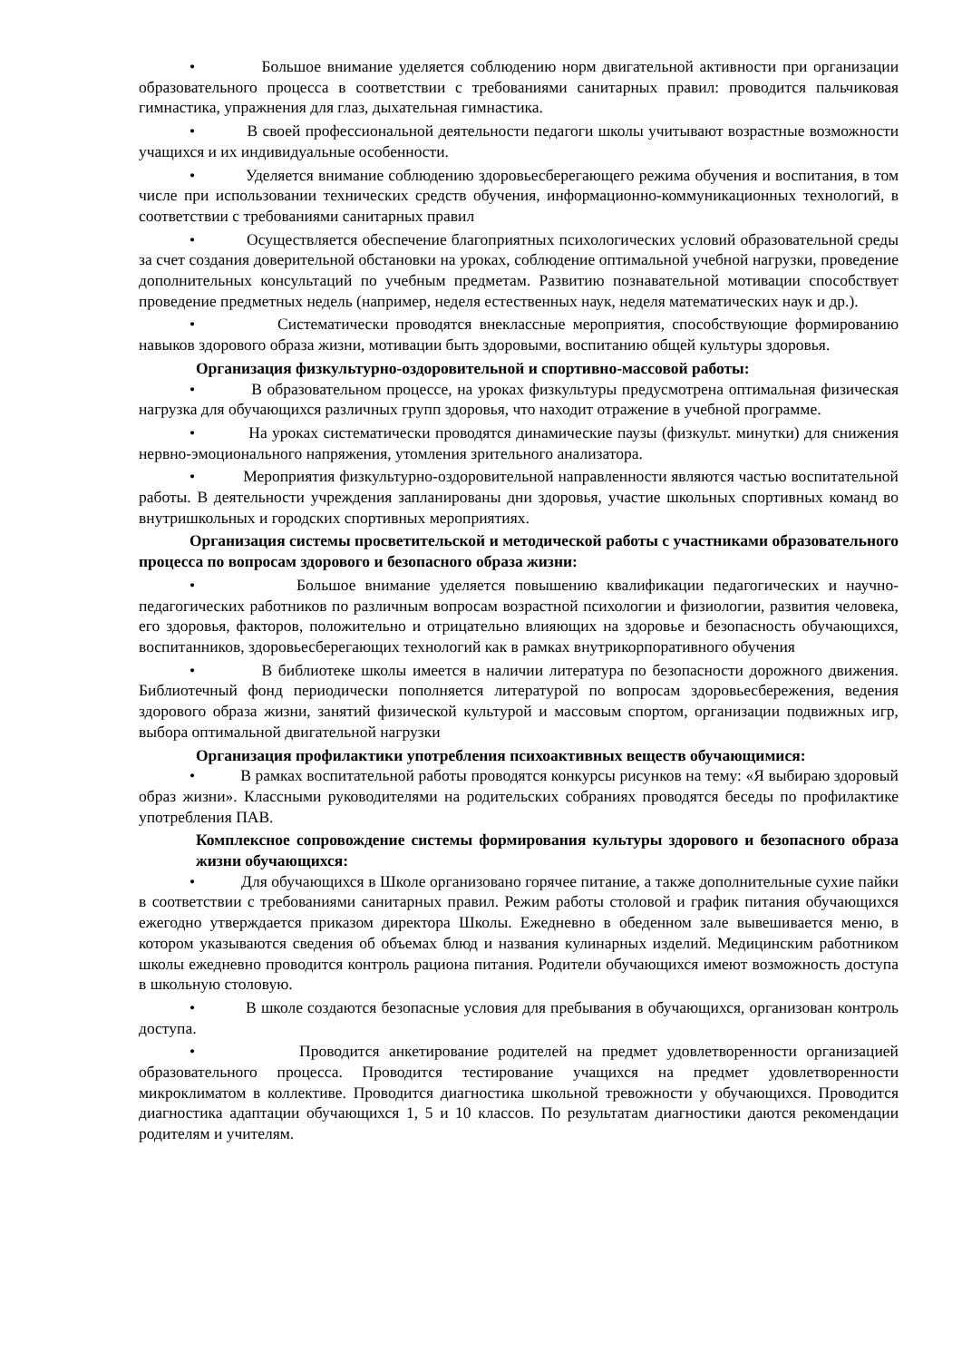• Большое внимание уделяется соблюдению норм двигательной активности при организации образовательного процесса в соответствии с требованиями санитарных правил: проводится пальчиковая гимнастика, упражнения для глаз, дыхательная гимнастика.
• В своей профессиональной деятельности педагоги школы учитывают возрастные возможности учащихся и их индивидуальные особенности.
• Уделяется внимание соблюдению здоровьесберегающего режима обучения и воспитания, в том числе при использовании технических средств обучения, информационно-коммуникационных технологий, в соответствии с требованиями санитарных правил
• Осуществляется обеспечение благоприятных психологических условий образовательной среды за счет создания доверительной обстановки на уроках, соблюдение оптимальной учебной нагрузки, проведение дополнительных консультаций по учебным предметам. Развитию познавательной мотивации способствует проведение предметных недель (например, неделя естественных наук, неделя математических наук и др.).
• Систематически проводятся внеклассные мероприятия, способствующие формированию навыков здорового образа жизни, мотивации быть здоровыми, воспитанию общей культуры здоровья.
Организация физкультурно-оздоровительной и спортивно-массовой работы:
• В образовательном процессе, на уроках физкультуры предусмотрена оптимальная физическая нагрузка для обучающихся различных групп здоровья, что находит отражение в учебной программе.
• На уроках систематически проводятся динамические паузы (физкульт. минутки) для снижения нервно-эмоционального напряжения, утомления зрительного анализатора.
• Мероприятия физкультурно-оздоровительной направленности являются частью воспитательной работы. В деятельности учреждения запланированы дни здоровья, участие школьных спортивных команд во внутришкольных и городских спортивных мероприятиях.
Организация системы просветительской и методической работы с участниками образовательного процесса по вопросам здорового и безопасного образа жизни:
• Большое внимание уделяется повышению квалификации педагогических и научно-педагогических работников по различным вопросам возрастной психологии и физиологии, развития человека, его здоровья, факторов, положительно и отрицательно влияющих на здоровье и безопасность обучающихся, воспитанников, здоровьесберегающих технологий как в рамках внутрикорпоративного обучения
• В библиотеке школы имеется в наличии литература по безопасности дорожного движения. Библиотечный фонд периодически пополняется литературой по вопросам здоровьесбережения, ведения здорового образа жизни, занятий физической культурой и массовым спортом, организации подвижных игр, выбора оптимальной двигательной нагрузки
Организация профилактики употребления психоактивных веществ обучающимися:
• В рамках воспитательной работы проводятся конкурсы рисунков на тему: «Я выбираю здоровый образ жизни». Классными руководителями на родительских собраниях проводятся беседы по профилактике употребления ПАВ.
Комплексное сопровождение системы формирования культуры здорового и безопасного образа жизни обучающихся:
• Для обучающихся в Школе организовано горячее питание, а также дополнительные сухие пайки в соответствии с требованиями санитарных правил. Режим работы столовой и график питания обучающихся ежегодно утверждается приказом директора Школы. Ежедневно в обеденном зале вывешивается меню, в котором указываются сведения об объемах блюд и названия кулинарных изделий. Медицинским работником школы ежедневно проводится контроль рациона питания. Родители обучающихся имеют возможность доступа в школьную столовую.
• В школе создаются безопасные условия для пребывания в обучающихся, организован контроль доступа.
• Проводится анкетирование родителей на предмет удовлетворенности организацией образовательного процесса. Проводится тестирование учащихся на предмет удовлетворенности микроклиматом в коллективе. Проводится диагностика школьной тревожности у обучающихся. Проводится диагностика адаптации обучающихся 1, 5 и 10 классов. По результатам диагностики даются рекомендации родителям и учителям.